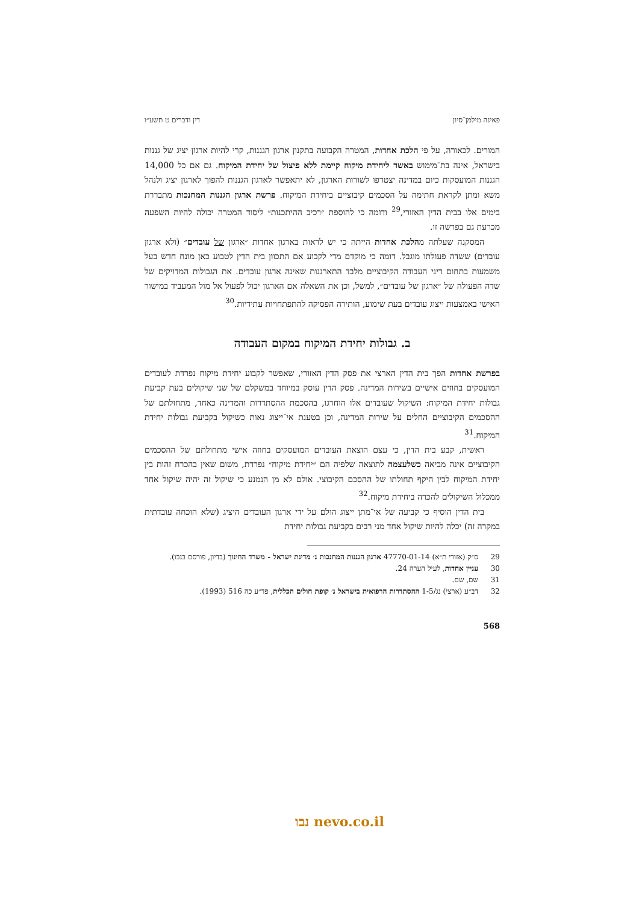פאינה מילמן־סיון דין ודברים ט תשע״ו
המורים. לכאורה, על פי הלכת אחדות, המטרה הקבועה בתקנון ארגון הגננות, קרי להיות ארגון יציג של גננות בישראל, אינה בת־מימוש באשר ליחידת מיקוח קיימת ללא פיצול של יחידת המיקוח. גם אם כל 14,000 הגננות המועסקות כיום במדינה יצטרפו לשורות הארגון, לא יתאפשר לארגון הגננות להפוך לארגון יציג ולנהל משא ומתן לקראת חתימה על הסכמים קיבוציים ביחידת המיקוח. פרשת ארגון הגננות המחנכות מתבררת בימים אלו בבית הדין האזורי,<sup>29</sup> ודומה כי להוספת ״רכיב ההיתכנות״ ליסוד המטרה יכולה להיות השפעה מכרעת גם בפרשה זו.
המסקנה שעלתה מהלכת אחדות הייתה כי יש לראות בארגון אחדות ״ארגון של עובדים״ (ולא ארגון עובדים) ששדה פעולתו מוגבל. דומה כי מוקדם מדי לקבוע אם התכוון בית הדין לטבוע כאן מונח חדש בעל משמעות בתחום דיני העבודה הקיבוציים מלבד התארגנות שאינה ארגון עובדים. את הגבולות המדויקים של שדה הפעולה של ״ארגון של עובדים״, למשל, וכן את השאלה אם הארגון יכול לפעול אל מול המעביד במישור האישי באמצעות ייצוג עובדים בעת שימוע, הותירה הפסיקה להתפתחויות עתידיות.<sup>30</sup>
ב. גבולות יחידת המיקוח במקום העבודה
בפרשת אחדות הפך בית הדין הארצי את פסק הדין האזורי, שאפשר לקבוע יחידת מיקוח נפרדת לעובדים המועסקים בחוזים אישיים בשירות המדינה. פסק הדין עוסק במיוחד במשקלם של שני שיקולים בעת קביעת גבולות יחידת המיקוח: השיקול שעובדים אלו הוחרגו, בהסכמת ההסתדרות והמדינה כאחד, מתחולתם של ההסכמים הקיבוציים החלים על שירות המדינה, וכן בטענת אי־ייצוג נאות כשיקול בקביעת גבולות יחידת המיקוח.<sup>31</sup>
ראשית, קבע בית הדין, כי עצם הוצאת העובדים המועסקים בחוזה אישי מתחולתם של ההסכמים הקיבוציים אינה מביאה כשלעצמה לתוצאה שלפיה הם ״יחידת מיקוח״ נפרדת, משום שאין בהכרח זהות בין יחידת המיקוח לבין היקף תחולתו של ההסכם הקיבוצי. אולם לא מן הנמנע כי שיקול זה יהיה שיקול אחד ממכלול השיקולים להכרה ביחידת מיקוח.<sup>32</sup>
בית הדין הוסיף כי קביעה של אי־מתן ייצוג הולם על ידי ארגון העובדים היציג (שלא הוכחה עובדתית במקרה זה) יכלה להיות שיקול אחד מני רבים בקביעת גבולות יחידת
29 ס״ק (אזורי ת״א) 47770-01-14 ארגון הגננות המחנכות נ׳ מדינת ישראל - משרד החינוך (בדיון, פורסם בנבו).
30 עניין אחדות, לעיל הערה 24.
31 שם, שם.
32 דב״ע (ארצי) נג/1-5 ההסתדרות הרפואית בישראל נ׳ קופת חולים הכללית, פד״ע כה 516 (1993).
568
נבו nevo.co.il